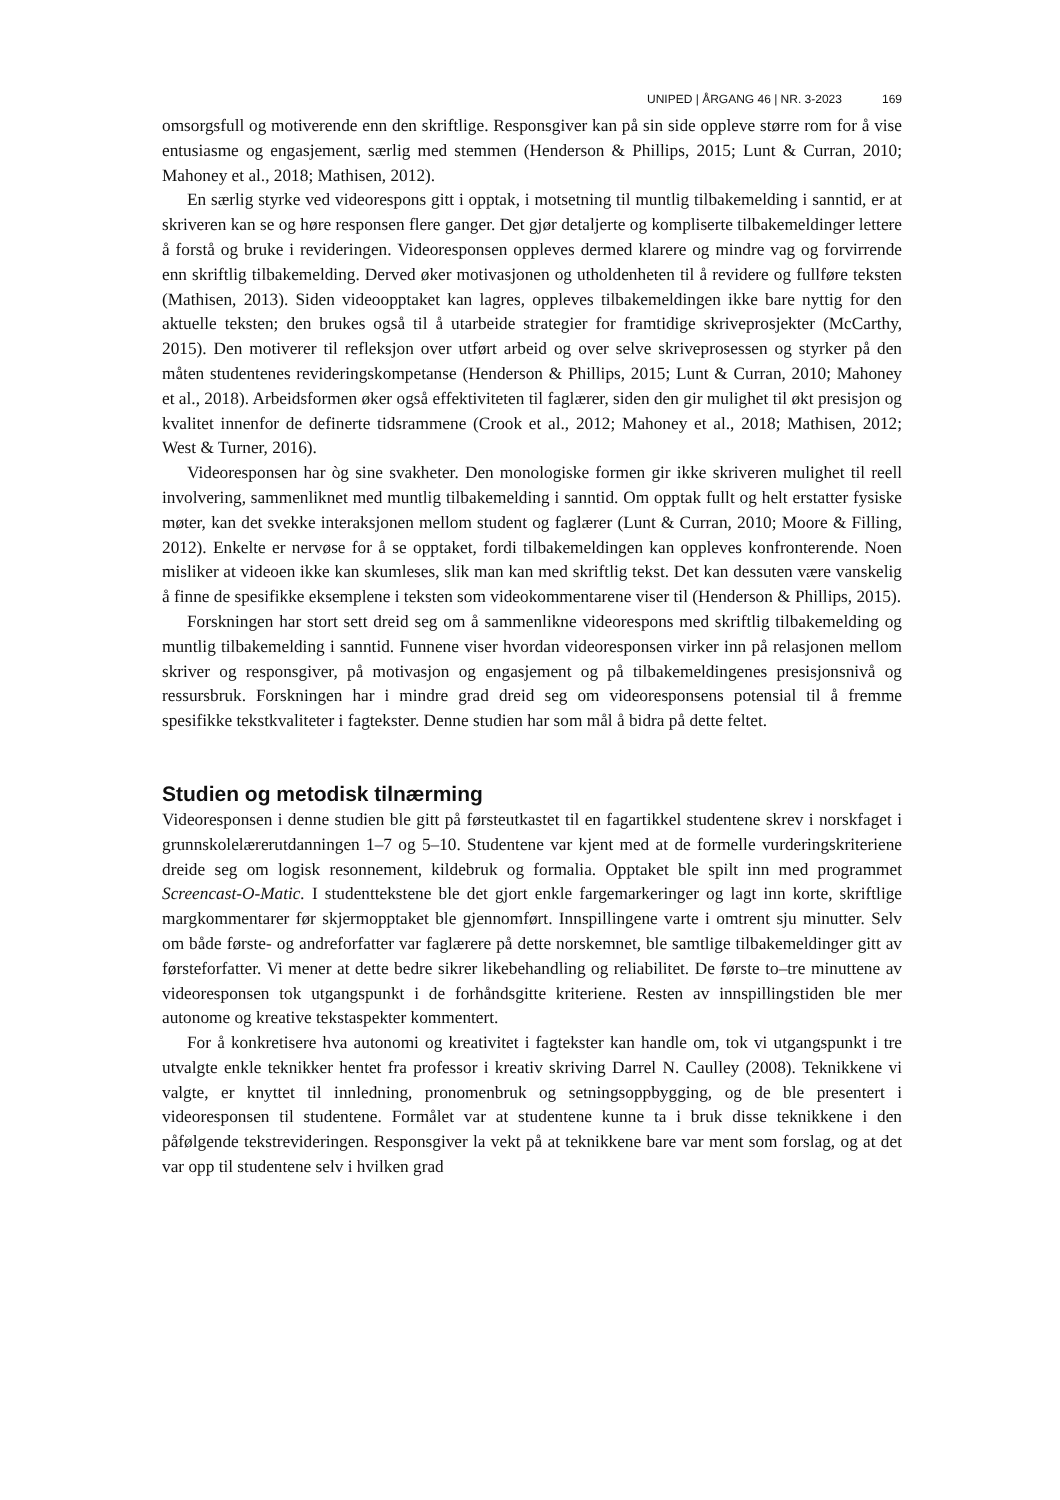UNIPED | ÅRGANG 46 | NR. 3-2023 169
omsorgsfull og motiverende enn den skriftlige. Responsgiver kan på sin side oppleve større rom for å vise entusiasme og engasjement, særlig med stemmen (Henderson & Phillips, 2015; Lunt & Curran, 2010; Mahoney et al., 2018; Mathisen, 2012).
En særlig styrke ved videorespons gitt i opptak, i motsetning til muntlig tilbakemelding i sanntid, er at skriveren kan se og høre responsen flere ganger. Det gjør detaljerte og kompliserte tilbakemeldinger lettere å forstå og bruke i revideringen. Videoresponsen oppleves dermed klarere og mindre vag og forvirrende enn skriftlig tilbakemelding. Derved øker motivasjonen og utholdenheten til å revidere og fullføre teksten (Mathisen, 2013). Siden videoopptaket kan lagres, oppleves tilbakemeldingen ikke bare nyttig for den aktuelle teksten; den brukes også til å utarbeide strategier for framtidige skriveprosjekter (McCarthy, 2015). Den motiverer til refleksjon over utført arbeid og over selve skriveprosessen og styrker på den måten studentenes revideringskompetanse (Henderson & Phillips, 2015; Lunt & Curran, 2010; Mahoney et al., 2018). Arbeidsformen øker også effektiviteten til faglærer, siden den gir mulighet til økt presisjon og kvalitet innenfor de definerte tidsrammene (Crook et al., 2012; Mahoney et al., 2018; Mathisen, 2012; West & Turner, 2016).
Videoresponsen har òg sine svakheter. Den monologiske formen gir ikke skriveren mulighet til reell involvering, sammenliknet med muntlig tilbakemelding i sanntid. Om opptak fullt og helt erstatter fysiske møter, kan det svekke interaksjonen mellom student og faglærer (Lunt & Curran, 2010; Moore & Filling, 2012). Enkelte er nervøse for å se opptaket, fordi tilbakemeldingen kan oppleves konfronterende. Noen misliker at videoen ikke kan skumleses, slik man kan med skriftlig tekst. Det kan dessuten være vanskelig å finne de spesifikke eksemplene i teksten som videokommentarene viser til (Henderson & Phillips, 2015).
Forskningen har stort sett dreid seg om å sammenlikne videorespons med skriftlig tilbakemelding og muntlig tilbakemelding i sanntid. Funnene viser hvordan videoresponsen virker inn på relasjonen mellom skriver og responsgiver, på motivasjon og engasjement og på tilbakemeldingenes presisjonsnivå og ressursbruk. Forskningen har i mindre grad dreid seg om videoresponsens potensial til å fremme spesifikke tekstkvaliteter i fagtekster. Denne studien har som mål å bidra på dette feltet.
Studien og metodisk tilnærming
Videoresponsen i denne studien ble gitt på førsteutkastet til en fagartikkel studentene skrev i norskfaget i grunnskolelærerutdanningen 1–7 og 5–10. Studentene var kjent med at de formelle vurderingskriteriene dreide seg om logisk resonnement, kildebruk og formalia. Opptaket ble spilt inn med programmet Screencast-O-Matic. I studenttekstene ble det gjort enkle fargemarkeringer og lagt inn korte, skriftlige margkommentarer før skjermopptaket ble gjennomført. Innspillingene varte i omtrent sju minutter. Selv om både første- og andreforfatter var faglærere på dette norskemnet, ble samtlige tilbakemeldinger gitt av førsteforfatter. Vi mener at dette bedre sikrer likebehandling og reliabilitet. De første to–tre minuttene av videoresponsen tok utgangspunkt i de forhåndsgitte kriteriene. Resten av innspillingstiden ble mer autonome og kreative tekstaspekter kommentert.
For å konkretisere hva autonomi og kreativitet i fagtekster kan handle om, tok vi utgangspunkt i tre utvalgte enkle teknikker hentet fra professor i kreativ skriving Darrel N. Caulley (2008). Teknikkene vi valgte, er knyttet til innledning, pronomenbruk og setningsoppbygging, og de ble presentert i videoresponsen til studentene. Formålet var at studentene kunne ta i bruk disse teknikkene i den påfølgende tekstrevideringen. Responsgiver la vekt på at teknikkene bare var ment som forslag, og at det var opp til studentene selv i hvilken grad